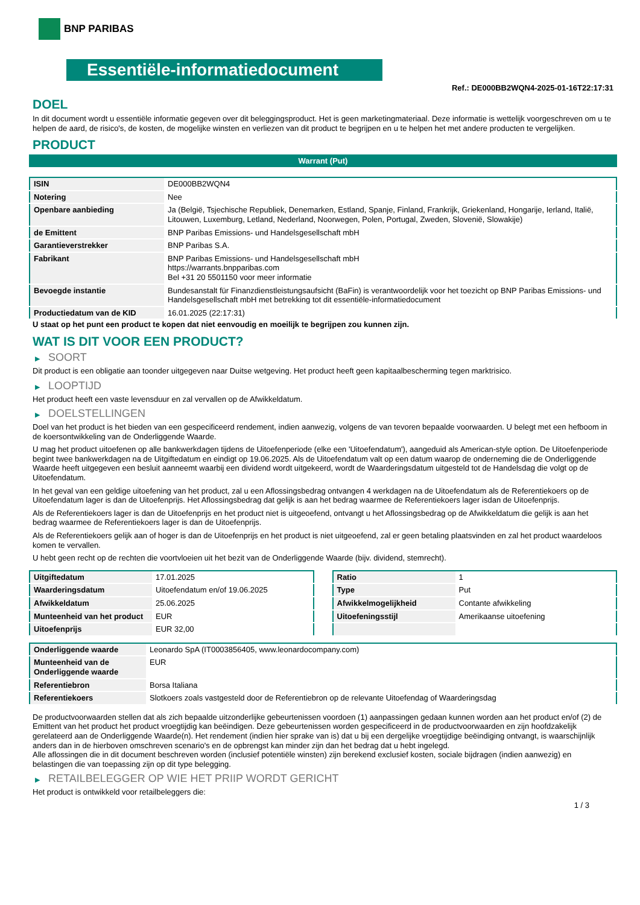BNP PARIBAS
Essentiële-informatiedocument
Ref.: DE000BB2WQN4-2025-01-16T22:17:31
DOEL
In dit document wordt u essentiële informatie gegeven over dit beleggingsproduct. Het is geen marketingmateriaal. Deze informatie is wettelijk voorgeschreven om u te helpen de aard, de risico's, de kosten, de mogelijke winsten en verliezen van dit product te begrijpen en u te helpen het met andere producten te vergelijken.
PRODUCT
Warrant (Put)
| ISIN | DE000BB2WQN4 |
| Notering | Nee |
| Openbare aanbieding | Ja (België, Tsjechische Republiek, Denemarken, Estland, Spanje, Finland, Frankrijk, Griekenland, Hongarije, Ierland, Italië, Litouwen, Luxemburg, Letland, Nederland, Noorwegen, Polen, Portugal, Zweden, Slovenië, Slowakije) |
| de Emittent | BNP Paribas Emissions- und Handelsgesellschaft mbH |
| Garantieverstrekker | BNP Paribas S.A. |
| Fabrikant | BNP Paribas Emissions- und Handelsgesellschaft mbH https://warrants.bnpparibas.com Bel +31 20 5501150 voor meer informatie |
| Bevoegde instantie | Bundesanstalt für Finanzdienstleistungsaufsicht (BaFin) is verantwoordelijk voor het toezicht op BNP Paribas Emissions- und Handelsgesellschaft mbH met betrekking tot dit essentiële-informatiedocument |
| Productiedatum van de KID | 16.01.2025 (22:17:31) |
U staat op het punt een product te kopen dat niet eenvoudig en moeilijk te begrijpen zou kunnen zijn.
WAT IS DIT VOOR EEN PRODUCT?
▶ SOORT
Dit product is een obligatie aan toonder uitgegeven naar Duitse wetgeving. Het product heeft geen kapitaalbescherming tegen marktrisico.
▶ LOOPTIJD
Het product heeft een vaste levensduur en zal vervallen op de Afwikkeldatum.
▶ DOELSTELLINGEN
Doel van het product is het bieden van een gespecificeerd rendement, indien aanwezig, volgens de van tevoren bepaalde voorwaarden. U belegt met een hefboom in de koersontwikkeling van de Onderliggende Waarde.
U mag het product uitoefenen op alle bankwerkdagen tijdens de Uitoefenperiode (elke een 'Uitoefendatum'), aangeduid als American-style option. De Uitoefenperiode begint twee bankwerkdagen na de Uitgiftedatum en eindigt op 19.06.2025. Als de Uitoefendatum valt op een datum waarop de onderneming die de Onderliggende Waarde heeft uitgegeven een besluit aanneemt waarbij een dividend wordt uitgekeerd, wordt de Waarderingsdatum uitgesteld tot de Handelsdag die volgt op de Uitoefendatum.
In het geval van een geldige uitoefening van het product, zal u een Aflossingsbedrag ontvangen 4 werkdagen na de Uitoefendatum als de Referentiekoers op de Uitoefendatum lager is dan de Uitoefenprijs. Het Aflossingsbedrag dat gelijk is aan het bedrag waarmee de Referentiekoers lager isdan de Uitoefenprijs.
Als de Referentiekoers lager is dan de Uitoefenprijs en het product niet is uitgeoefend, ontvangt u het Aflossingsbedrag op de Afwikkeldatum die gelijk is aan het bedrag waarmee de Referentiekoers lager is dan de Uitoefenprijs.
Als de Referentiekoers gelijk aan of hoger is dan de Uitoefenprijs en het product is niet uitgeoefend, zal er geen betaling plaatsvinden en zal het product waardeloos komen te vervallen.
U hebt geen recht op de rechten die voortvloeien uit het bezit van de Onderliggende Waarde (bijv. dividend, stemrecht).
| Uitgiftedatum | 17.01.2025 |
| Waarderingsdatum | Uitoefendatum en/of 19.06.2025 |
| Afwikkeldatum | 25.06.2025 |
| Munteenheid van het product | EUR |
| Uitoefenprijs | EUR 32,00 |
| Ratio | 1 |
| Type | Put |
| Afwikkelmogelijkheid | Contante afwikkeling |
| Uitoefeningsstijl | Amerikaanse uitoefening |
| Onderliggende waarde | Leonardo SpA (IT0003856405, www.leonardocompany.com) |
| Munteenheid van de Onderliggende waarde | EUR |
| Referentiebron | Borsa Italiana |
| Referentiekoers | Slotkoers zoals vastgesteld door de Referentiebron op de relevante Uitoefendag of Waarderingsdag |
De productvoorwaarden stellen dat als zich bepaalde uitzonderlijke gebeurtenissen voordoen (1) aanpassingen gedaan kunnen worden aan het product en/of (2) de Emittent van het product het product vroegtijdig kan beëindigen. Deze gebeurtenissen worden gespecificeerd in de productvoorwaarden en zijn hoofdzakelijk gerelateerd aan de Onderliggende Waarde(n). Het rendement (indien hier sprake van is) dat u bij een dergelijke vroegtijdige beëindiging ontvangt, is waarschijnlijk anders dan in de hierboven omschreven scenario's en de opbrengst kan minder zijn dan het bedrag dat u hebt ingelegd.
Alle aflossingen die in dit document beschreven worden (inclusief potentiële winsten) zijn berekend exclusief kosten, sociale bijdragen (indien aanwezig) en belastingen die van toepassing zijn op dit type belegging.
▶ RETAILBELEGGER OP WIE HET PRIIP WORDT GERICHT
Het product is ontwikkeld voor retailbeleggers die:
1 / 3